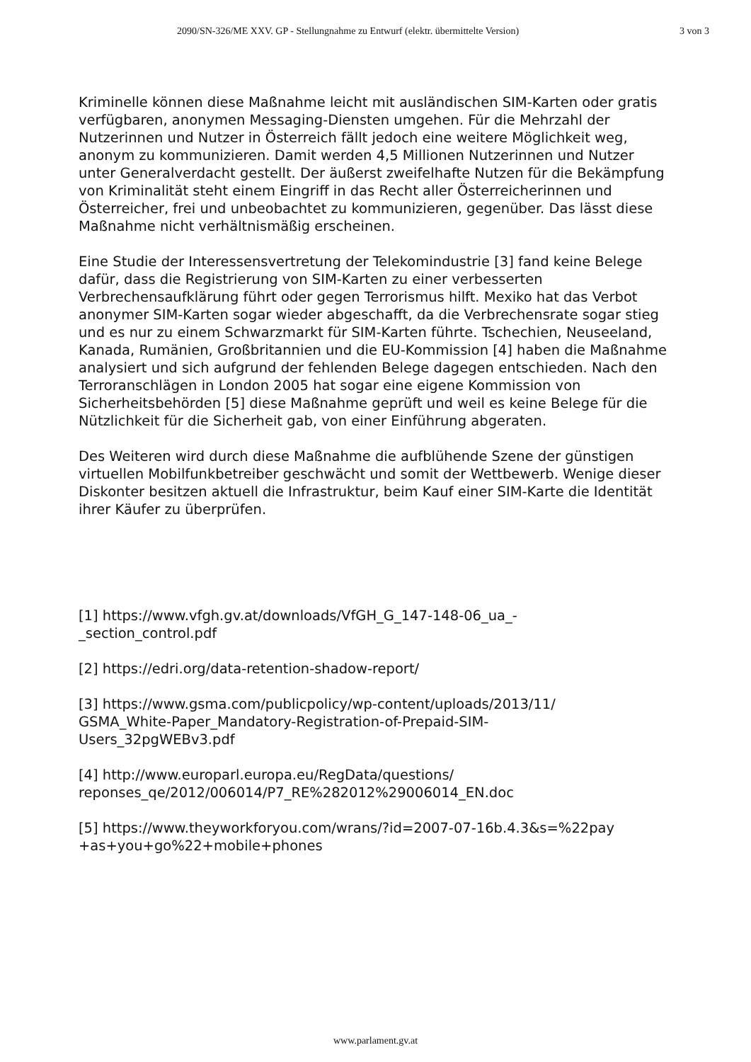2090/SN-326/ME XXV. GP - Stellungnahme zu Entwurf (elektr. übermittelte Version) 3 von 3
Kriminelle können diese Maßnahme leicht mit ausländischen SIM-Karten oder gratis verfügbaren, anonymen Messaging-Diensten umgehen. Für die Mehrzahl der Nutzerinnen und Nutzer in Österreich fällt jedoch eine weitere Möglichkeit weg, anonym zu kommunizieren. Damit werden 4,5 Millionen Nutzerinnen und Nutzer unter Generalverdacht gestellt. Der äußerst zweifelhafte Nutzen für die Bekämpfung von Kriminalität steht einem Eingriff in das Recht aller Österreicherinnen und Österreicher, frei und unbeobachtet zu kommunizieren, gegenüber. Das lässt diese Maßnahme nicht verhältnismäßig erscheinen.
Eine Studie der Interessensvertretung der Telekomindustrie [3] fand keine Belege dafür, dass die Registrierung von SIM-Karten zu einer verbesserten Verbrechensaufklärung führt oder gegen Terrorismus hilft. Mexiko hat das Verbot anonymer SIM-Karten sogar wieder abgeschafft, da die Verbrechensrate sogar stieg und es nur zu einem Schwarzmarkt für SIM-Karten führte. Tschechien, Neuseeland, Kanada, Rumänien, Großbritannien und die EU-Kommission [4] haben die Maßnahme analysiert und sich aufgrund der fehlenden Belege dagegen entschieden. Nach den Terroranschlägen in London 2005 hat sogar eine eigene Kommission von Sicherheitsbehörden [5] diese Maßnahme geprüft und weil es keine Belege für die Nützlichkeit für die Sicherheit gab, von einer Einführung abgeraten.
Des Weiteren wird durch diese Maßnahme die aufblühende Szene der günstigen virtuellen Mobilfunkbetreiber geschwächt und somit der Wettbewerb. Wenige dieser Diskonter besitzen aktuell die Infrastruktur, beim Kauf einer SIM-Karte die Identität ihrer Käufer zu überprüfen.
[1] https://www.vfgh.gv.at/downloads/VfGH_G_147-148-06_ua_-
_section_control.pdf
[2] https://edri.org/data-retention-shadow-report/
[3] https://www.gsma.com/publicpolicy/wp-content/uploads/2013/11/
GSMA_White-Paper_Mandatory-Registration-of-Prepaid-SIM-
Users_32pgWEBv3.pdf
[4] http://www.europarl.europa.eu/RegData/questions/
reponses_qe/2012/006014/P7_RE%282012%29006014_EN.doc
[5] https://www.theyworkforyou.com/wrans/?id=2007-07-16b.4.3&s=%22pay
+as+you+go%22+mobile+phones
www.parlament.gv.at